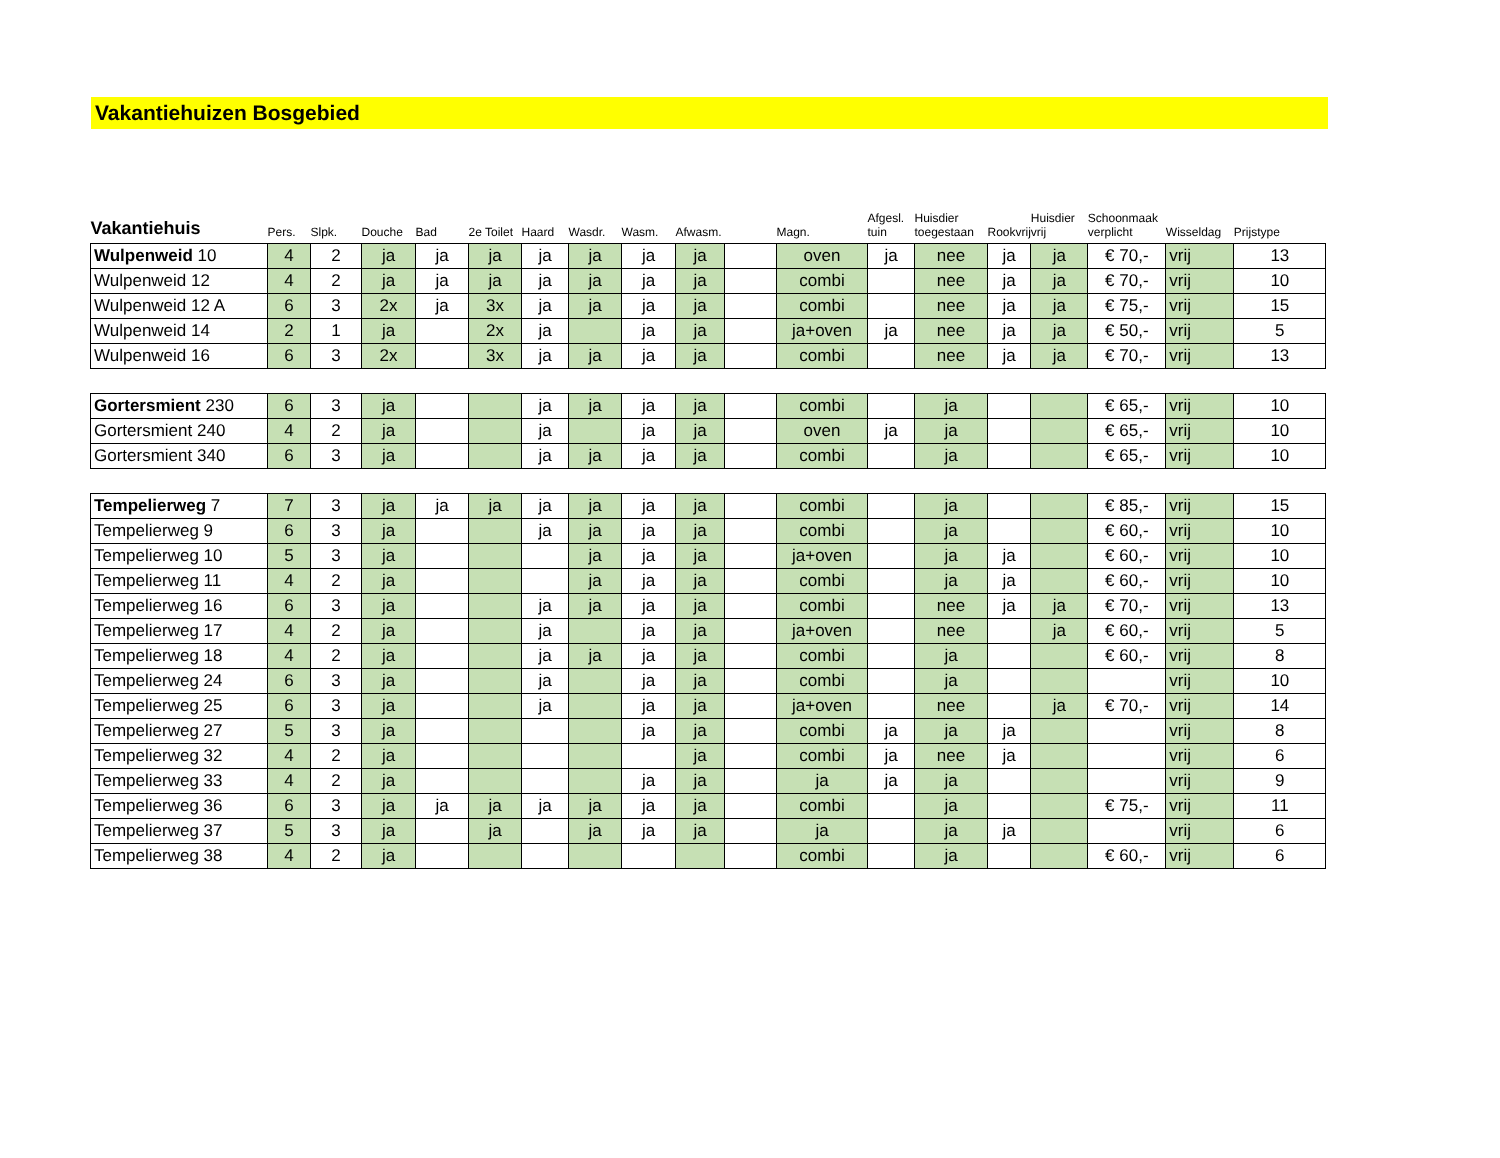Vakantiehuizen Bosgebied
| Vakantiehuis | Pers. | Slpk. | Douche | Bad | 2e Toilet | Haard | Wasdr. | Wasm. | Afwasm. | | Magn. | Afgesl. tuin | Huisdier toegestaan | Rookvrij | Huisdier vrij | Schoonmaak verplicht | Wisseldag | Prijstype |
| --- | --- | --- | --- | --- | --- | --- | --- | --- | --- | --- | --- | --- | --- | --- | --- | --- | --- | --- |
| Wulpenweid 10 | 4 | 2 | ja | ja | ja | ja | ja | ja | ja | | oven | ja | nee | ja | ja | € 70,- | vrij | 13 |
| Wulpenweid 12 | 4 | 2 | ja | ja | ja | ja | ja | ja | ja | | combi | | nee | ja | ja | € 70,- | vrij | 10 |
| Wulpenweid 12 A | 6 | 3 | 2x | ja | 3x | ja | ja | ja | ja | | combi | | nee | ja | ja | € 75,- | vrij | 15 |
| Wulpenweid 14 | 2 | 1 | ja | | 2x | ja | | ja | ja | | ja+oven | ja | nee | ja | ja | € 50,- | vrij | 5 |
| Wulpenweid 16 | 6 | 3 | 2x | | 3x | ja | ja | ja | ja | | combi | | nee | ja | ja | € 70,- | vrij | 13 |
| Gortersmient 230 | 6 | 3 | ja | | | ja | ja | ja | ja | | combi | | ja | | | € 65,- | vrij | 10 |
| Gortersmient 240 | 4 | 2 | ja | | | ja | | ja | ja | | oven | ja | ja | | | € 65,- | vrij | 10 |
| Gortersmient 340 | 6 | 3 | ja | | | ja | ja | ja | ja | | combi | | ja | | | € 65,- | vrij | 10 |
| Tempelierweg 7 | 7 | 3 | ja | ja | ja | ja | ja | ja | ja | | combi | | ja | | | € 85,- | vrij | 15 |
| Tempelierweg 9 | 6 | 3 | ja | | | ja | ja | ja | ja | | combi | | ja | | | € 60,- | vrij | 10 |
| Tempelierweg 10 | 5 | 3 | ja | | | | ja | ja | ja | | ja+oven | | ja | ja | | € 60,- | vrij | 10 |
| Tempelierweg 11 | 4 | 2 | ja | | | | ja | ja | ja | | combi | | ja | ja | | € 60,- | vrij | 10 |
| Tempelierweg 16 | 6 | 3 | ja | | | ja | ja | ja | ja | | combi | | nee | ja | ja | € 70,- | vrij | 13 |
| Tempelierweg 17 | 4 | 2 | ja | | | ja | | ja | ja | | ja+oven | | nee | | ja | € 60,- | vrij | 5 |
| Tempelierweg 18 | 4 | 2 | ja | | | ja | ja | ja | ja | | combi | | ja | | | € 60,- | vrij | 8 |
| Tempelierweg 24 | 6 | 3 | ja | | | ja | | ja | ja | | combi | | ja | | | | vrij | 10 |
| Tempelierweg 25 | 6 | 3 | ja | | | ja | | ja | ja | | ja+oven | | nee | | ja | € 70,- | vrij | 14 |
| Tempelierweg 27 | 5 | 3 | ja | | | | | ja | ja | | combi | ja | ja | ja | | | vrij | 8 |
| Tempelierweg 32 | 4 | 2 | ja | | | | | | ja | | combi | ja | nee | ja | | | vrij | 6 |
| Tempelierweg 33 | 4 | 2 | ja | | | | | ja | ja | | ja | ja | ja | | | | vrij | 9 |
| Tempelierweg 36 | 6 | 3 | ja | ja | ja | ja | ja | ja | ja | | combi | | ja | | | € 75,- | vrij | 11 |
| Tempelierweg 37 | 5 | 3 | ja | | ja | | ja | ja | ja | | ja | | ja | ja | | | vrij | 6 |
| Tempelierweg 38 | 4 | 2 | ja | | | | | | | | combi | | ja | | | € 60,- | vrij | 6 |